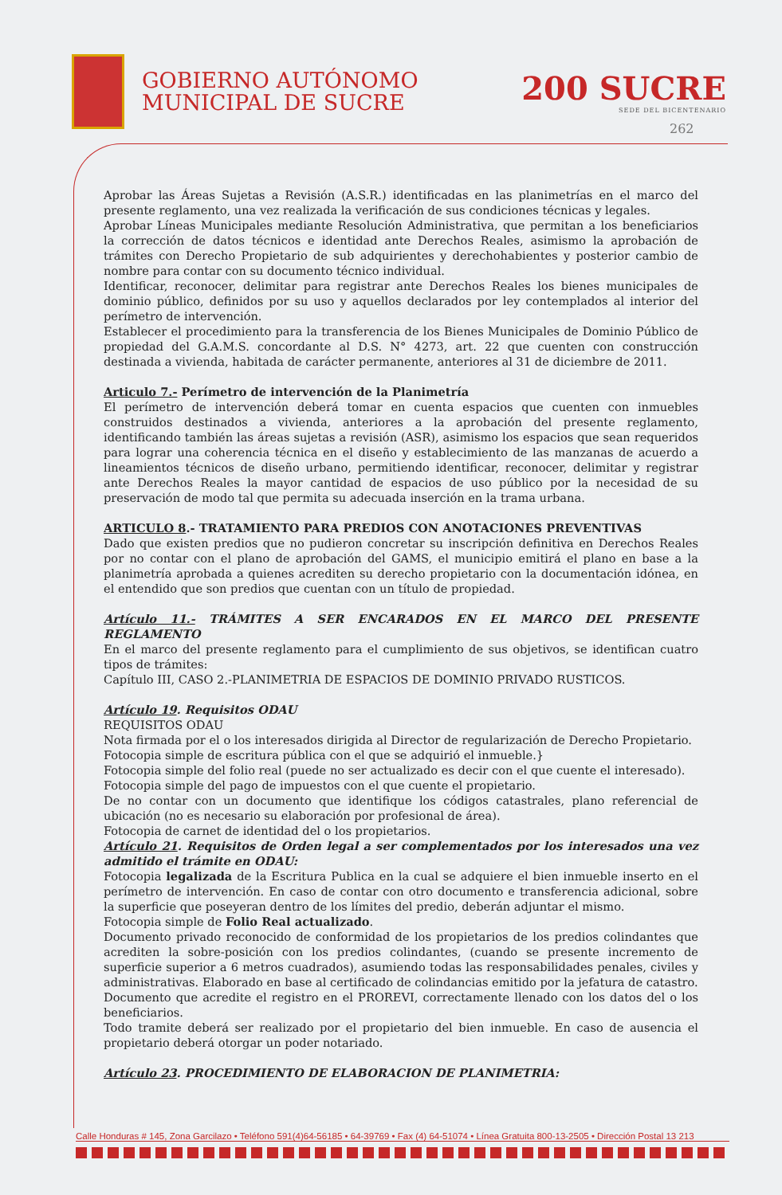GOBIERNO AUTÓNOMO
MUNICIPAL DE SUCRE
200 SUCRE
SEDE DEL BICENTENARIO
262
Aprobar las Áreas Sujetas a Revisión (A.S.R.) identificadas en las planimetrías en el marco del presente reglamento, una vez realizada la verificación de sus condiciones técnicas y legales.
Aprobar Líneas Municipales mediante Resolución Administrativa, que permitan a los beneficiarios la corrección de datos técnicos e identidad ante Derechos Reales, asimismo la aprobación de trámites con Derecho Propietario de sub adquirientes y derechohabientes y posterior cambio de nombre para contar con su documento técnico individual.
Identificar, reconocer, delimitar para registrar ante Derechos Reales los bienes municipales de dominio público, definidos por su uso y aquellos declarados por ley contemplados al interior del perímetro de intervención.
Establecer el procedimiento para la transferencia de los Bienes Municipales de Dominio Público de propiedad del G.A.M.S. concordante al D.S. N° 4273, art. 22 que cuenten con construcción destinada a vivienda, habitada de carácter permanente, anteriores al 31 de diciembre de 2011.
Articulo 7.- Perímetro de intervención de la Planimetría
El perímetro de intervención deberá tomar en cuenta espacios que cuenten con inmuebles construidos destinados a vivienda, anteriores a la aprobación del presente reglamento, identificando también las áreas sujetas a revisión (ASR), asimismo los espacios que sean requeridos para lograr una coherencia técnica en el diseño y establecimiento de las manzanas de acuerdo a lineamientos técnicos de diseño urbano, permitiendo identificar, reconocer, delimitar y registrar ante Derechos Reales la mayor cantidad de espacios de uso público por la necesidad de su preservación de modo tal que permita su adecuada inserción en la trama urbana.
ARTICULO 8.- TRATAMIENTO PARA PREDIOS CON ANOTACIONES PREVENTIVAS
Dado que existen predios que no pudieron concretar su inscripción definitiva en Derechos Reales por no contar con el plano de aprobación del GAMS, el municipio emitirá el plano en base a la planimetría aprobada a quienes acrediten su derecho propietario con la documentación idónea, en el entendido que son predios que cuentan con un título de propiedad.
Artículo 11.- TRÁMITES A SER ENCARADOS EN EL MARCO DEL PRESENTE REGLAMENTO
En el marco del presente reglamento para el cumplimiento de sus objetivos, se identifican cuatro tipos de trámites:
Capítulo III, CASO 2.-PLANIMETRIA DE ESPACIOS DE DOMINIO PRIVADO RUSTICOS.
Artículo 19. Requisitos ODAU
REQUISITOS ODAU
Nota firmada por el o los interesados dirigida al Director de regularización de Derecho Propietario.
Fotocopia simple de escritura pública con el que se adquirió el inmueble.}
Fotocopia simple del folio real (puede no ser actualizado es decir con el que cuente el interesado).
Fotocopia simple del pago de impuestos con el que cuente el propietario.
De no contar con un documento que identifique los códigos catastrales, plano referencial de ubicación (no es necesario su elaboración por profesional de área).
Fotocopia de carnet de identidad del o los propietarios.
Artículo 21. Requisitos de Orden legal a ser complementados por los interesados una vez admitido el trámite en ODAU:
Fotocopia legalizada de la Escritura Publica en la cual se adquiere el bien inmueble inserto en el perímetro de intervención. En caso de contar con otro documento e transferencia adicional, sobre la superficie que poseyeran dentro de los límites del predio, deberán adjuntar el mismo.
Fotocopia simple de Folio Real actualizado.
Documento privado reconocido de conformidad de los propietarios de los predios colindantes que acrediten la sobre-posición con los predios colindantes, (cuando se presente incremento de superficie superior a 6 metros cuadrados), asumiendo todas las responsabilidades penales, civiles y administrativas. Elaborado en base al certificado de colindancias emitido por la jefatura de catastro.
Documento que acredite el registro en el PROREVI, correctamente llenado con los datos del o los beneficiarios.
Todo tramite deberá ser realizado por el propietario del bien inmueble. En caso de ausencia el propietario deberá otorgar un poder notariado.
Artículo 23. PROCEDIMIENTO DE ELABORACION DE PLANIMETRIA:
Calle Honduras # 145, Zona Garcilazo • Teléfono 591(4)64-56185 • 64-39769 • Fax (4) 64-51074 • Línea Gratuita 800-13-2505 • Dirección Postal 13 213